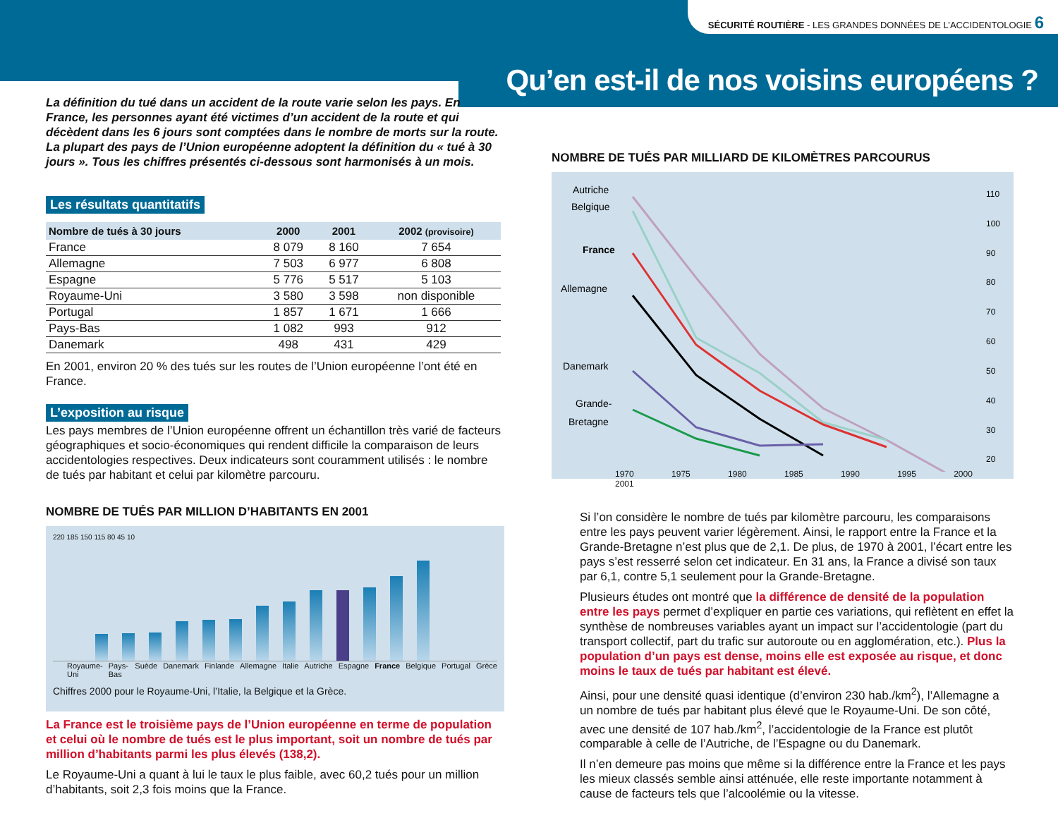SÉCURITÉ ROUTIÈRE - LES GRANDES DONNÉES DE L’ACCIDENTOLOGIE 6
Qu’en est-il de nos voisins européens ?
La définition du tué dans un accident de la route varie selon les pays. En France, les personnes ayant été victimes d’un accident de la route et qui décèdent dans les 6 jours sont comptées dans le nombre de morts sur la route. La plupart des pays de l’Union européenne adoptent la définition du « tué à 30 jours ». Tous les chiffres présentés ci-dessous sont harmonisés à un mois.
Les résultats quantitatifs
| Nombre de tués à 30 jours | 2000 | 2001 | 2002 (provisoire) |
| --- | --- | --- | --- |
| France | 8 079 | 8 160 | 7 654 |
| Allemagne | 7 503 | 6 977 | 6 808 |
| Espagne | 5 776 | 5 517 | 5 103 |
| Royaume-Uni | 3 580 | 3 598 | non disponible |
| Portugal | 1 857 | 1 671 | 1 666 |
| Pays-Bas | 1 082 | 993 | 912 |
| Danemark | 498 | 431 | 429 |
En 2001, environ 20 % des tués sur les routes de l’Union européenne l’ont été en France.
L’exposition au risque
Les pays membres de l’Union européenne offrent un échantillon très varié de facteurs géographiques et socio-économiques qui rendent difficile la comparaison de leurs accidentologies respectives. Deux indicateurs sont couramment utilisés : le nombre de tués par habitant et celui par kilomètre parcouru.
NOMBRE DE TUÉS PAR MILLION D’HABITANTS EN 2001
220 185 150 115 80 45 10
Royaume-Uni Pays-Bas Suède Danemark Finlande Allemagne Italie Autriche Espagne France Belgique Portugal Grèce
Chiffres 2000 pour le Royaume-Uni, l’Italie, la Belgique et la Grèce.
La France est le troisième pays de l’Union européenne en terme de population et celui où le nombre de tués est le plus important, soit un nombre de tués par million d’habitants parmi les plus élevés (138,2).
Le Royaume-Uni a quant à lui le taux le plus faible, avec 60,2 tués pour un million d’habitants, soit 2,3 fois moins que la France.
NOMBRE DE TUÉS PAR MILLIARD DE KILOMÈTRES PARCOURUS
Autriche
Belgique
France
Allemagne
Danemark
Grande-
Bretagne
110
100
90
80
70
60
50
40
30
20
1970 1975 1980 1985 1990 1995 2000 2001
Si l’on considère le nombre de tués par kilomètre parcouru, les comparaisons entre les pays peuvent varier légèrement. Ainsi, le rapport entre la France et la Grande-Bretagne n’est plus que de 2,1. De plus, de 1970 à 2001, l’écart entre les pays s’est resserré selon cet indicateur. En 31 ans, la France a divisé son taux par 6,1, contre 5,1 seulement pour la Grande-Bretagne.
Plusieurs études ont montré que la différence de densité de la population entre les pays permet d’expliquer en partie ces variations, qui reflètent en effet la synthèse de nombreuses variables ayant un impact sur l’accidentologie (part du transport collectif, part du trafic sur autoroute ou en agglomération, etc.). Plus la population d’un pays est dense, moins elle est exposée au risque, et donc moins le taux de tués par habitant est élevé.
Ainsi, pour une densité quasi identique (d’environ 230 hab./km<sup>2</sup>), l’Allemagne a un nombre de tués par habitant plus élevé que le Royaume-Uni. De son côté, avec une densité de 107 hab./km<sup>2</sup>, l’accidentologie de la France est plutôt comparable à celle de l’Autriche, de l’Espagne ou du Danemark.
Il n’en demeure pas moins que même si la différence entre la France et les pays les mieux classés semble ainsi atténuée, elle reste importante notamment à cause de facteurs tels que l’alcoolémie ou la vitesse.